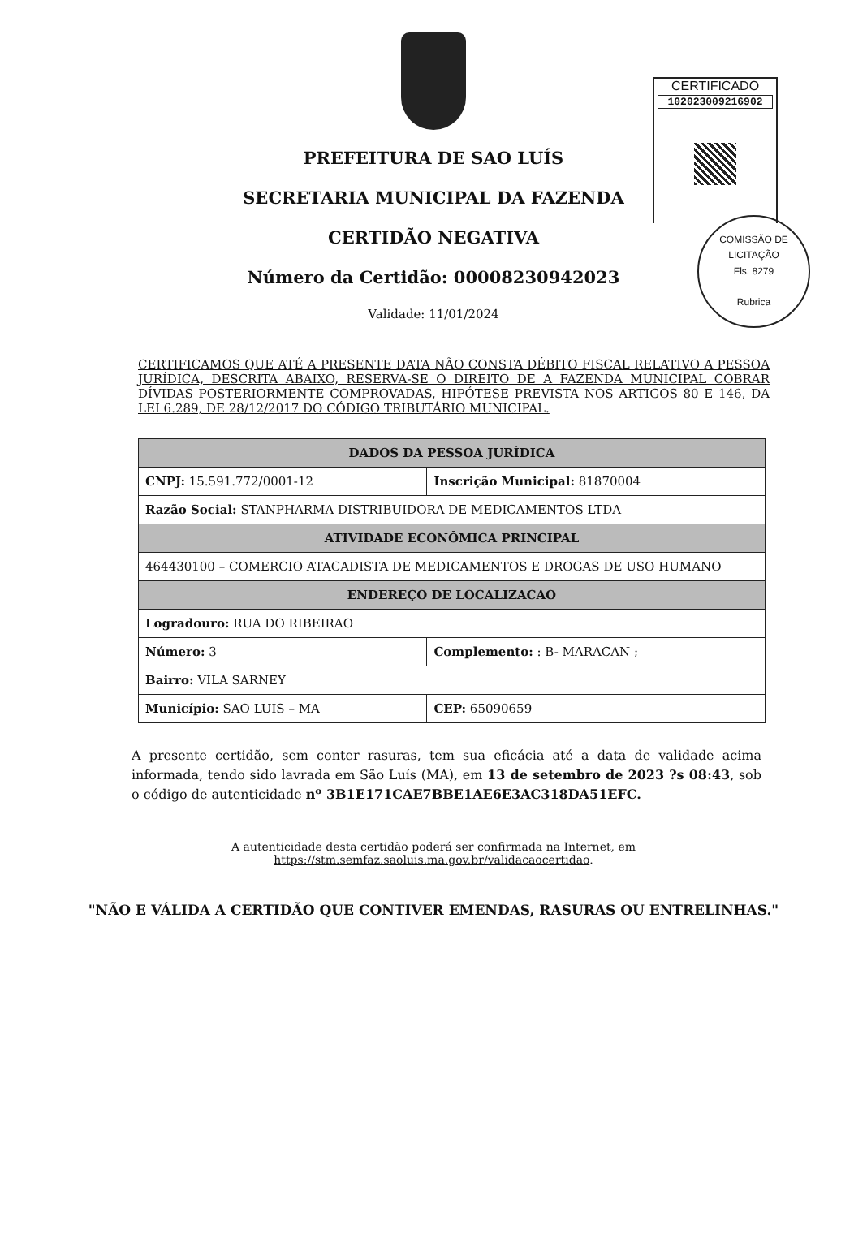CERTIFICADO
102023009216902
COMISSÃO DE LICITAÇÃO
Fls. 8279
Rubrica
PREFEITURA DE SAO LUÍS
SECRETARIA MUNICIPAL DA FAZENDA
CERTIDÃO NEGATIVA
Número da Certidão: 00008230942023
Validade: 11/01/2024
CERTIFICAMOS QUE ATÉ A PRESENTE DATA NÃO CONSTA DÉBITO FISCAL RELATIVO A PESSOA JURÍDICA, DESCRITA ABAIXO, RESERVA-SE O DIREITO DE A FAZENDA MUNICIPAL COBRAR DÍVIDAS POSTERIORMENTE COMPROVADAS, HIPÓTESE PREVISTA NOS ARTIGOS 80 E 146, DA LEI 6.289, DE 28/12/2017 DO CÓDIGO TRIBUTÁRIO MUNICIPAL.
| DADOS DA PESSOA JURÍDICA | | |
| --- | --- | --- |
| CNPJ: 15.591.772/0001-12 | Inscrição Municipal: 81870004 | |
| Razão Social: STANPHARMA DISTRIBUIDORA DE MEDICAMENTOS LTDA | | |
| ATIVIDADE ECONÔMICA PRINCIPAL | | |
| 464430100 – COMERCIO ATACADISTA DE MEDICAMENTOS E DROGAS DE USO HUMANO | | |
| ENDEREÇO DE LOCALIZACAO | | |
| Logradouro: RUA DO RIBEIRAO | | |
| Número: 3 | Complemento: : B- MARACAN ; | |
| Bairro: VILA SARNEY | | |
| Município: SAO LUIS – MA | | CEP: 65090659 |
A presente certidão, sem conter rasuras, tem sua eficácia até a data de validade acima informada, tendo sido lavrada em São Luís (MA), em 13 de setembro de 2023 ?s 08:43, sob o código de autenticidade nº 3B1E171CAE7BBE1AE6E3AC318DA51EFC.
A autenticidade desta certidão poderá ser confirmada na Internet, em
https://stm.semfaz.saoluis.ma.gov.br/validacaocertidao.
"NÃO E VÁLIDA A CERTIDÃO QUE CONTIVER EMENDAS, RASURAS OU ENTRELINHAS."